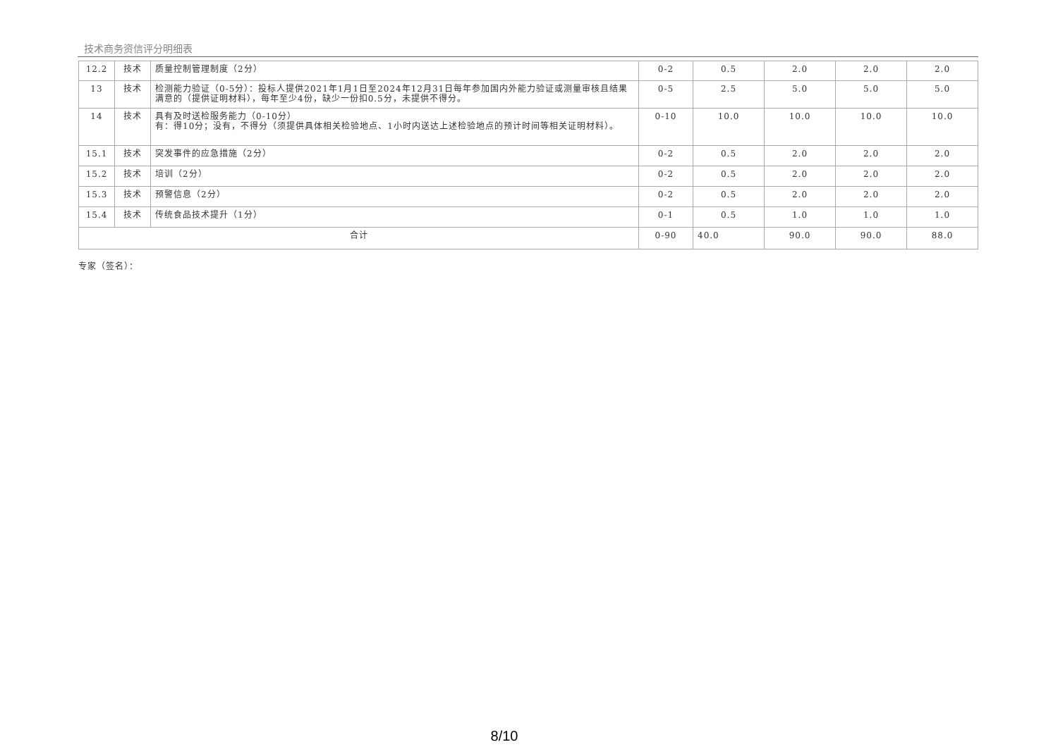技术商务资信评分明细表
| 12.2 | 技术 | 质量控制管理制度（2分） | 0-2 | 0.5 | 2.0 | 2.0 | 2.0 |
| 13 | 技术 | 检测能力验证（0-5分）：投标人提供2021年1月1日至2024年12月31日每年参加国内外能力验证或测量审核且结果满意的（提供证明材料），每年至少4份，缺少一份扣0.5分，未提供不得分。 | 0-5 | 2.5 | 5.0 | 5.0 | 5.0 |
| 14 | 技术 | 具有及时送检服务能力（0-10分） 有：得10分；没有，不得分（须提供具体相关检验地点、1小时内送达上述检验地点的预计时间等相关证明材料）。 | 0-10 | 10.0 | 10.0 | 10.0 | 10.0 |
| 15.1 | 技术 | 突发事件的应急措施（2分） | 0-2 | 0.5 | 2.0 | 2.0 | 2.0 |
| 15.2 | 技术 | 培训（2分） | 0-2 | 0.5 | 2.0 | 2.0 | 2.0 |
| 15.3 | 技术 | 预警信息（2分） | 0-2 | 0.5 | 2.0 | 2.0 | 2.0 |
| 15.4 | 技术 | 传统食品技术提升（1分） | 0-1 | 0.5 | 1.0 | 1.0 | 1.0 |
| 合计 | | | 0-90 | 40.0 | 90.0 | 90.0 | 88.0 |
专家（签名）：
8/10